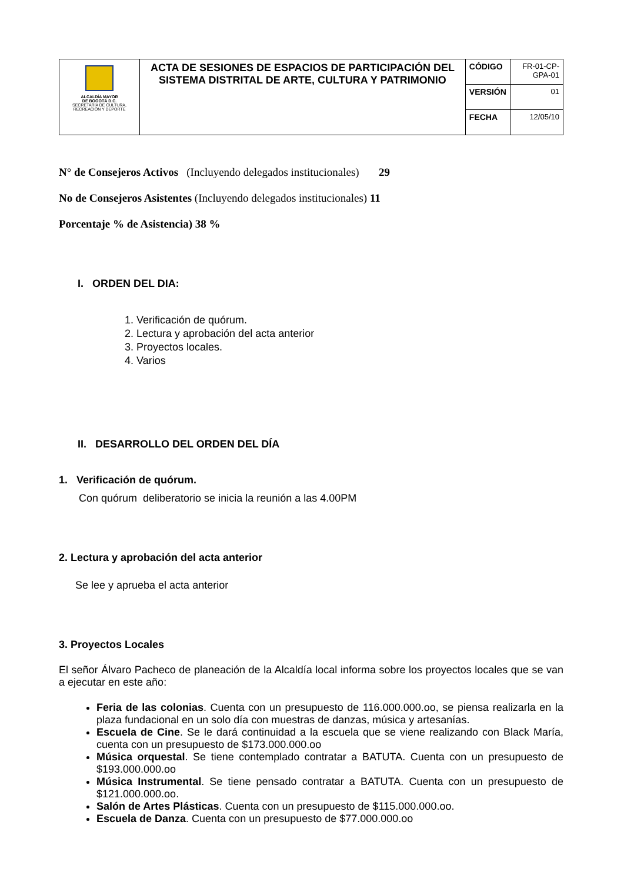| ALCALDÍA MAYOR DE BOGOTÁ D.C. SECRETARÍA DE CULTURA, RECREACIÓN Y DEPORTE | ACTA DE SESIONES DE ESPACIOS DE PARTICIPACIÓN DEL SISTEMA DISTRITAL DE ARTE, CULTURA Y PATRIMONIO | CÓDIGO | FR-01-CP-GPA-01 |
| | | VERSIÓN | 01 |
| | | FECHA | 12/05/10 |
N° de Consejeros Activos (Incluyendo delegados institucionales) 29
No de Consejeros Asistentes (Incluyendo delegados institucionales) 11
Porcentaje % de Asistencia) 38 %
I. ORDEN DEL DIA:
1. Verificación de quórum.
2. Lectura y aprobación del acta anterior
3. Proyectos locales.
4. Varios
II. DESARROLLO DEL ORDEN DEL DÍA
1. Verificación de quórum.
Con quórum deliberatorio se inicia la reunión a las 4.00PM
2. Lectura y aprobación del acta anterior
Se lee y aprueba el acta anterior
3. Proyectos Locales
El señor Álvaro Pacheco de planeación de la Alcaldía local informa sobre los proyectos locales que se van a ejecutar en este año:
Feria de las colonias. Cuenta con un presupuesto de 116.000.000.oo, se piensa realizarla en la plaza fundacional en un solo día con muestras de danzas, música y artesanías.
Escuela de Cine. Se le dará continuidad a la escuela que se viene realizando con Black María, cuenta con un presupuesto de $173.000.000.oo
Música orquestal. Se tiene contemplado contratar a BATUTA. Cuenta con un presupuesto de $193.000.000.oo
Música Instrumental. Se tiene pensado contratar a BATUTA. Cuenta con un presupuesto de $121.000.000.oo.
Salón de Artes Plásticas. Cuenta con un presupuesto de $115.000.000.oo.
Escuela de Danza. Cuenta con un presupuesto de $77.000.000.oo